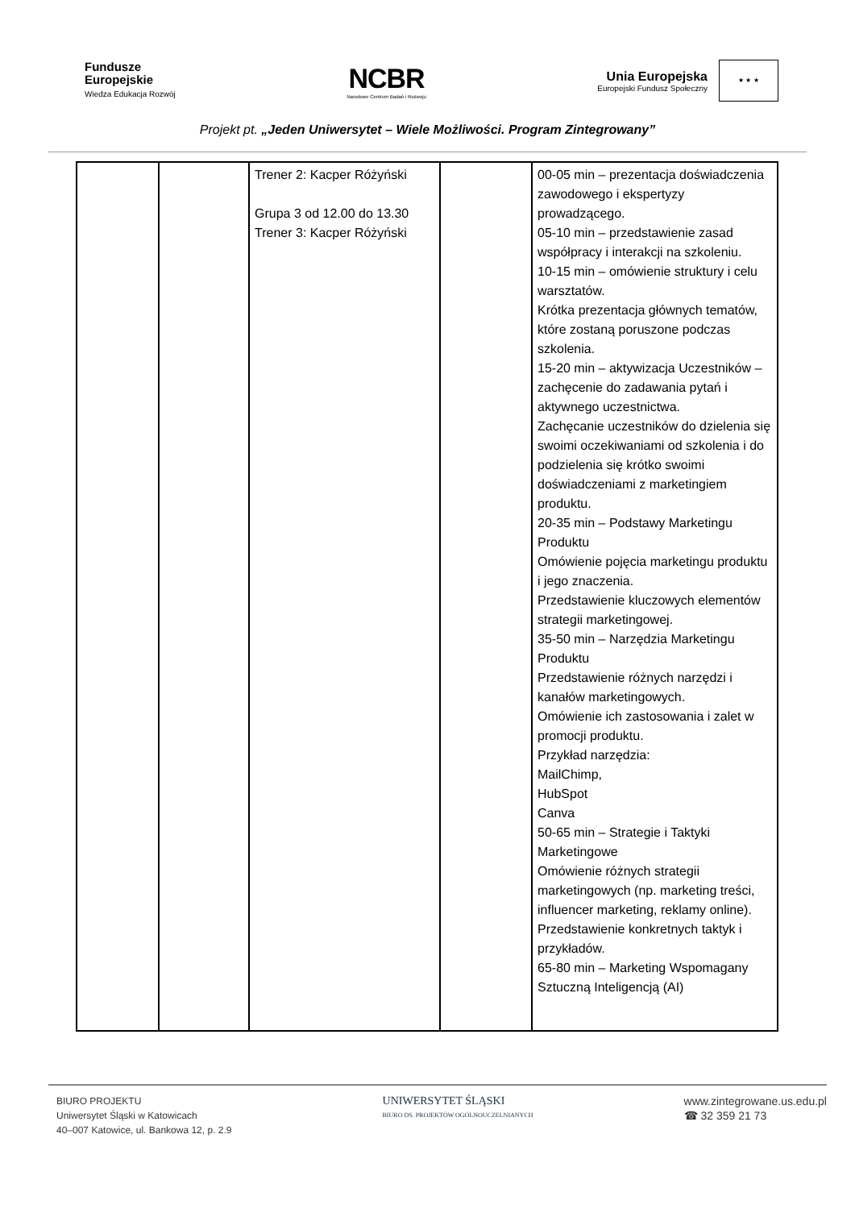Fundusze
Europejskie
Wiedza Edukacja Rozwój
NCBR
Narodowe Centrum Badań i Rozwoju
Unia Europejska
Europejski Fundusz Społeczny
★ ★ ★
Projekt pt. „Jeden Uniwersytet – Wiele Możliwości. Program Zintegrowany”
| | | Trener 2: Kacper Różyński Grupa 3 od 12.00 do 13.30 Trener 3: Kacper Różyński | | 00-05 min – prezentacja doświadczenia zawodowego i ekspertyzy prowadzącego. 05-10 min – przedstawienie zasad współpracy i interakcji na szkoleniu. 10-15 min – omówienie struktury i celu warsztatów. Krótka prezentacja głównych tematów, które zostaną poruszone podczas szkolenia. 15-20 min – aktywizacja Uczestników – zachęcenie do zadawania pytań i aktywnego uczestnictwa. Zachęcanie uczestników do dzielenia się swoimi oczekiwaniami od szkolenia i do podzielenia się krótko swoimi doświadczeniami z marketingiem produktu. 20-35 min – Podstawy Marketingu Produktu Omówienie pojęcia marketingu produktu i jego znaczenia. Przedstawienie kluczowych elementów strategii marketingowej. 35-50 min – Narzędzia Marketingu Produktu Przedstawienie różnych narzędzi i kanałów marketingowych. Omówienie ich zastosowania i zalet w promocji produktu. Przykład narzędzia: MailChimp, HubSpot Canva 50-65 min – Strategie i Taktyki Marketingowe Omówienie różnych strategii marketingowych (np. marketing treści, influencer marketing, reklamy online). Przedstawienie konkretnych taktyk i przykładów. 65-80 min – Marketing Wspomagany Sztuczną Inteligencją (AI) |
BIURO PROJEKTU
Uniwersytet Śląski w Katowicach
40–007 Katowice, ul. Bankowa 12, p. 2.9
UNIWERSYTET ŚLĄSKI
BIURO DS. PROJEKTÓW OGÓLNOUCZELNIANYCH
www.zintegrowane.us.edu.pl
☎ 32 359 21 73